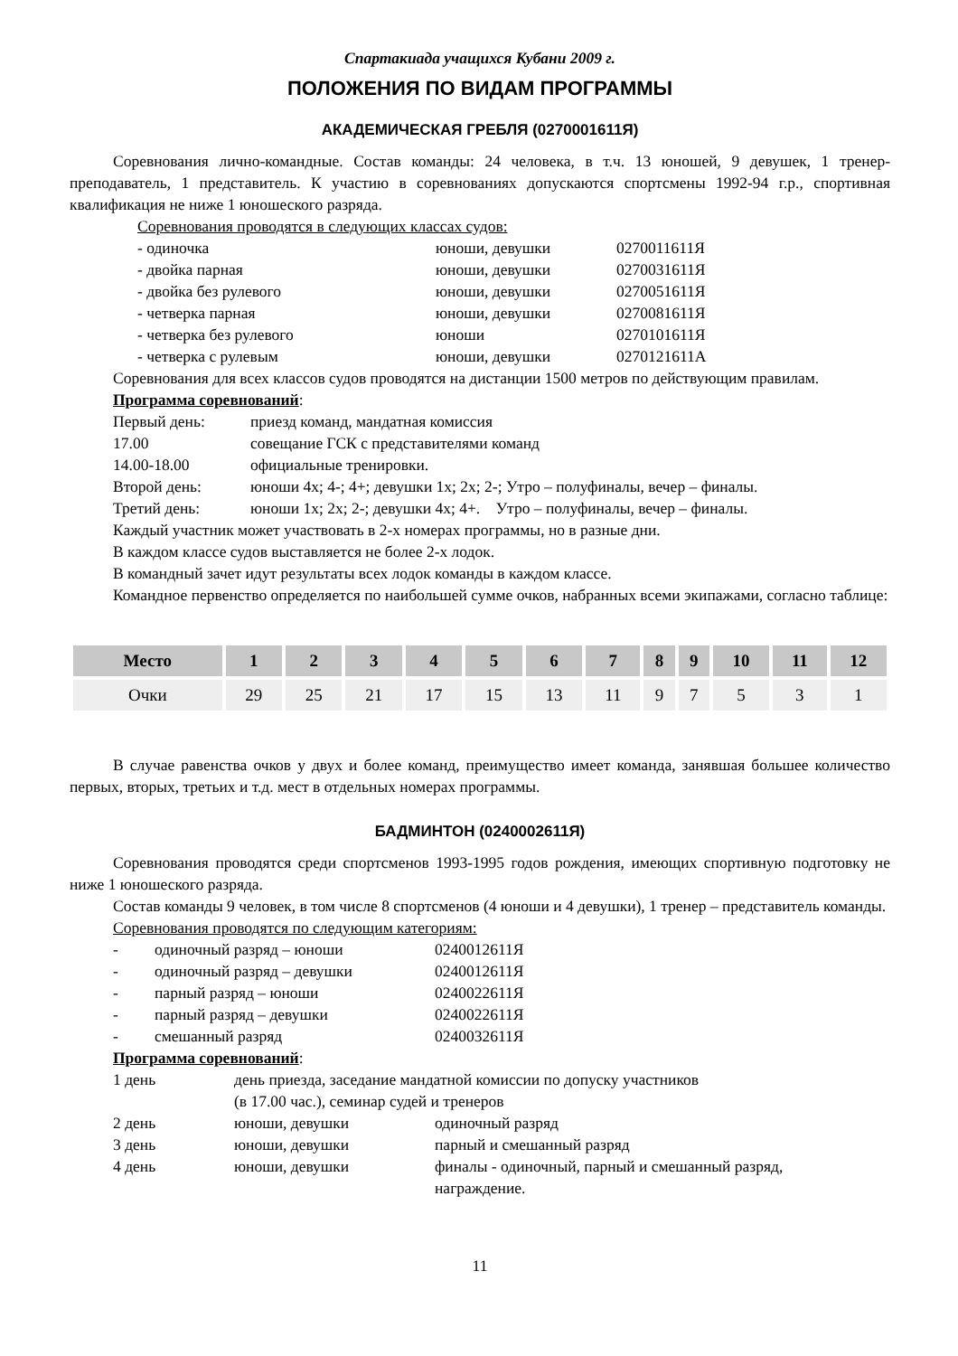Спартакиада учащихся Кубани 2009 г.
ПОЛОЖЕНИЯ ПО ВИДАМ ПРОГРАММЫ
АКАДЕМИЧЕСКАЯ ГРЕБЛЯ (0270001611Я)
Соревнования лично-командные. Состав команды: 24 человека, в т.ч. 13 юношей, 9 девушек, 1 тренер-преподаватель, 1 представитель. К участию в соревнованиях допускаются спортсмены 1992-94 г.р., спортивная квалификация не ниже 1 юношеского разряда.
Соревнования проводятся в следующих классах судов:
- одиночка юноши, девушки 0270011611Я
- двойка парная юноши, девушки 0270031611Я
- двойка без рулевого юноши, девушки 0270051611Я
- четверка парная юноши, девушки 0270081611Я
- четверка без рулевого юноши 0270101611Я
- четверка с рулевым юноши, девушки 0270121611А
Соревнования для всех классов судов проводятся на дистанции 1500 метров по действующим правилам.
Программа соревнований:
Первый день: приезд команд, мандатная комиссия
17.00 совещание ГСК с представителями команд
14.00-18.00 официальные тренировки.
Второй день: юноши 4х; 4-; 4+; девушки 1х; 2х; 2-; Утро – полуфиналы, вечер – финалы.
Третий день: юноши 1х; 2х; 2-; девушки 4х; 4+. Утро – полуфиналы, вечер – финалы.
Каждый участник может участвовать в 2-х номерах программы, но в разные дни.
В каждом классе судов выставляется не более 2-х лодок.
В командный зачет идут результаты всех лодок команды в каждом классе.
Командное первенство определяется по наибольшей сумме очков, набранных всеми экипажами, согласно таблице:
| Место | 1 | 2 | 3 | 4 | 5 | 6 | 7 | 8 | 9 | 10 | 11 | 12 |
| --- | --- | --- | --- | --- | --- | --- | --- | --- | --- | --- | --- | --- |
| Очки | 29 | 25 | 21 | 17 | 15 | 13 | 11 | 9 | 7 | 5 | 3 | 1 |
В случае равенства очков у двух и более команд, преимущество имеет команда, занявшая большее количество первых, вторых, третьих и т.д. мест в отдельных номерах программы.
БАДМИНТОН (0240002611Я)
Соревнования проводятся среди спортсменов 1993-1995 годов рождения, имеющих спортивную подготовку не ниже 1 юношеского разряда.
Состав команды 9 человек, в том числе 8 спортсменов (4 юноши и 4 девушки), 1 тренер – представитель команды.
Соревнования проводятся по следующим категориям:
- одиночный разряд – юноши 0240012611Я
- одиночный разряд – девушки 0240012611Я
- парный разряд – юноши 0240022611Я
- парный разряд – девушки 0240022611Я
- смешанный разряд 0240032611Я
Программа соревнований:
1 день день приезда, заседание мандатной комиссии по допуску участников
(в 17.00 час.), семинар судей и тренеров
2 день юноши, девушки одиночный разряд
3 день юноши, девушки парный и смешанный разряд
4 день юноши, девушки финалы - одиночный, парный и смешанный разряд,
награждение.
11